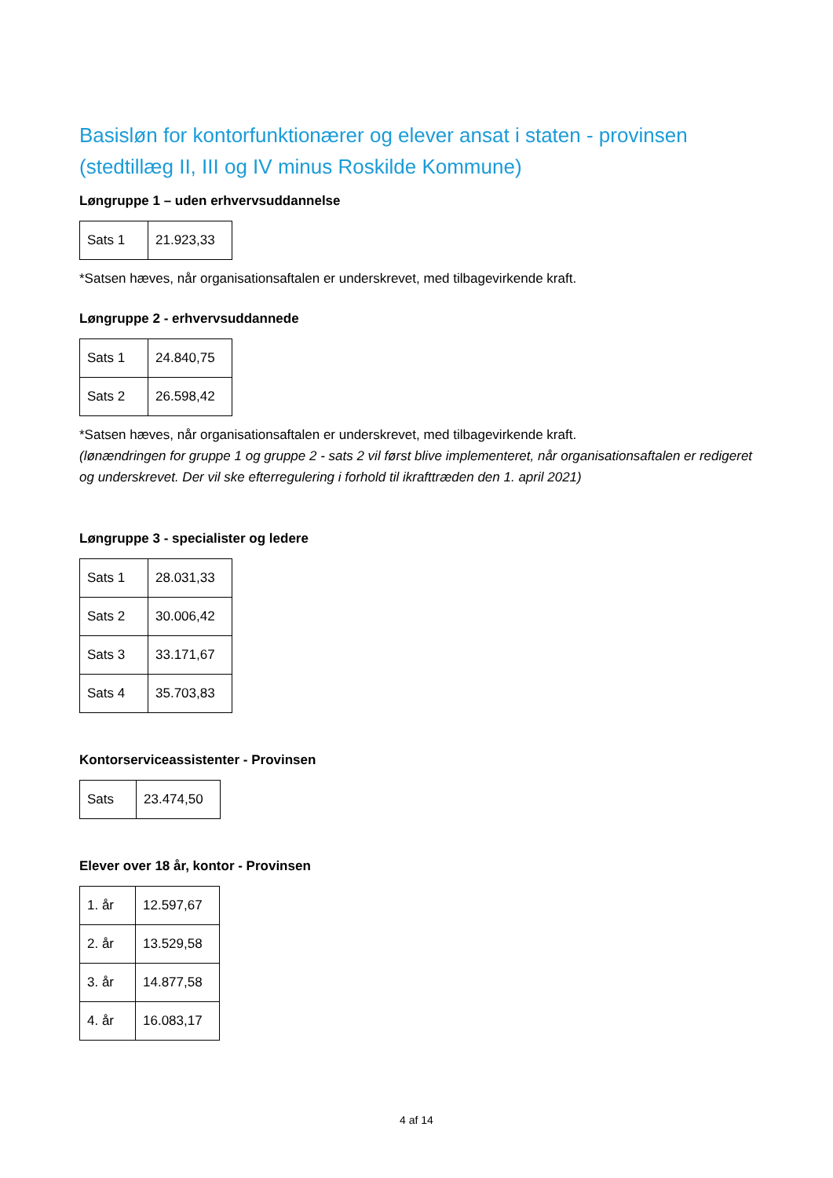Basisløn for kontorfunktionærer og elever ansat i staten - provinsen (stedtillæg II, III og IV minus Roskilde Kommune)
Løngruppe 1 – uden erhvervsuddannelse
| Sats 1 | 21.923,33 |
*Satsen hæves, når organisationsaftalen er underskrevet, med tilbagevirkende kraft.
Løngruppe 2 - erhvervsuddannede
| Sats 1 | 24.840,75 |
| Sats 2 | 26.598,42 |
*Satsen hæves, når organisationsaftalen er underskrevet, med tilbagevirkende kraft.
(lønændringen for gruppe 1 og gruppe 2 - sats 2 vil først blive implementeret, når organisationsaftalen er redigeret og underskrevet. Der vil ske efterregulering i forhold til ikrafttræden den 1. april 2021)
Løngruppe 3 - specialister og ledere
| Sats 1 | 28.031,33 |
| Sats 2 | 30.006,42 |
| Sats 3 | 33.171,67 |
| Sats 4 | 35.703,83 |
Kontorserviceassistenter - Provinsen
| Sats | 23.474,50 |
Elever over 18 år, kontor - Provinsen
| 1. år | 12.597,67 |
| 2. år | 13.529,58 |
| 3. år | 14.877,58 |
| 4. år | 16.083,17 |
4 af 14